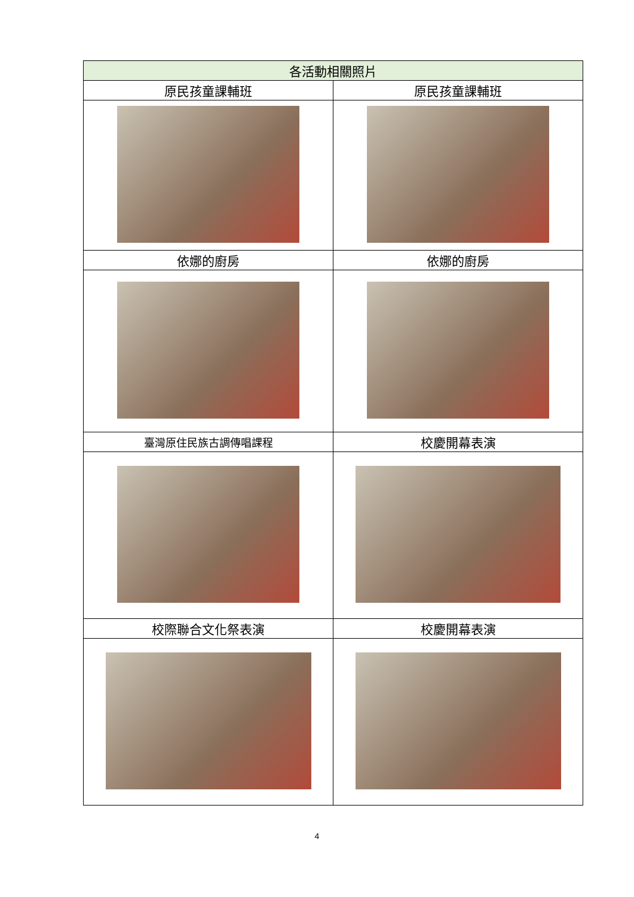| 各活動相關照片 | |
| --- | --- |
| 原民孩童課輔班 | 原民孩童課輔班 |
| 依娜的廚房 | 依娜的廚房 |
| 臺灣原住民族古調傳唱課程 | 校慶開幕表演 |
| 校際聯合文化祭表演 | 校慶開幕表演 |
4